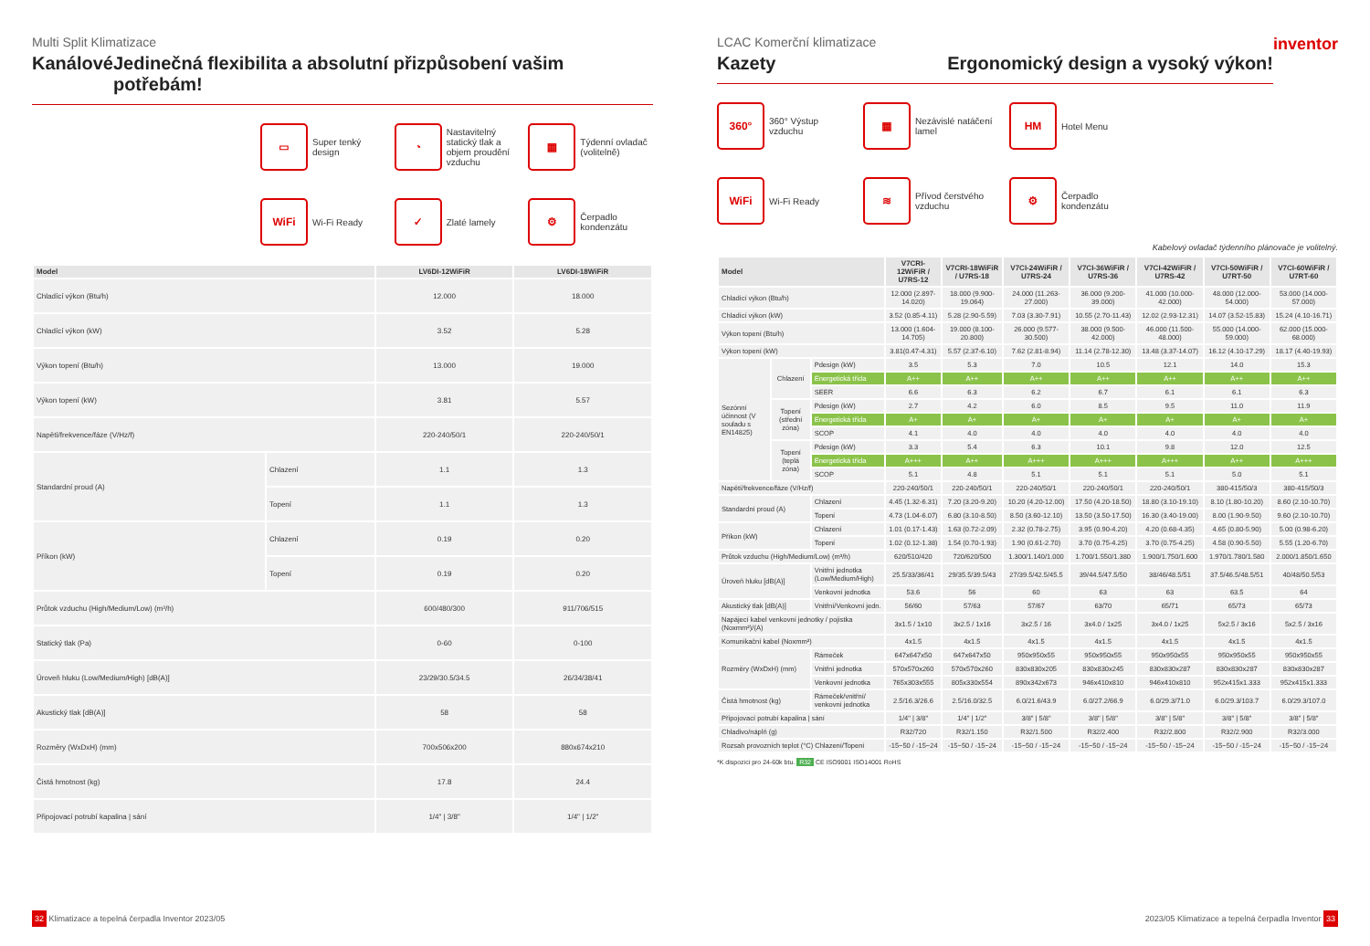Multi Split Klimatizace
Kanálové Jedinečná flexibilita a absolutní přizpůsobení vašim potřebám!
▭ Super tenký design
◔ Nastavitelný statický tlak a objem proudění vzduchu
▦ Týdenní ovladač (volitelně)
WiFi Wi-Fi Ready
✓ Zlaté lamely
⚙ Čerpadlo kondenzátu
| Model | | LV6DI-12WiFiR | LV6DI-18WiFiR |
| --- | --- | --- | --- |
| Chladící výkon (Btu/h) | | 12.000 | 18.000 |
| Chladící výkon (kW) | | 3.52 | 5.28 |
| Výkon topení (Btu/h) | | 13.000 | 19.000 |
| Výkon topení (kW) | | 3.81 | 5.57 |
| Napětí/frekvence/fáze (V/Hz/f) | | 220-240/50/1 | 220-240/50/1 |
| Standardní proud (A) | Chlazení | 1.1 | 1.3 |
| | Topení | 1.1 | 1.3 |
| Příkon (kW) | Chlazení | 0.19 | 0.20 |
| | Topení | 0.19 | 0.20 |
| Průtok vzduchu (High/Medium/Low) (m³/h) | | 600/480/300 | 911/706/515 |
| Statický tlak (Pa) | | 0-60 | 0-100 |
| Úroveň hluku (Low/Medium/High) [dB(A)] | | 23/29/30.5/34.5 | 26/34/38/41 |
| Akustický tlak [dB(A)] | | 58 | 58 |
| Rozměry (WxDxH) (mm) | | 700x506x200 | 880x674x210 |
| Čistá hmotnost (kg) | | 17.8 | 24.4 |
| Připojovací potrubí kapalina / sání | | 1/4" / 3/8" | 1/4" / 1/2" |
32 Klimatizace a tepelná čerpadla Inventor 2023/05
LCAC Komerční klimatizace inventor
Kazety Ergonomický design a vysoký výkon!
360° 360° Výstup vzduchu
▦ Nezávislé natáčení lamel
HM Hotel Menu
WiFi Wi-Fi Ready
≋ Přívod čerstvého vzduchu
⚙ Čerpadlo kondenzátu
Kabelový ovladač týdenního plánovače je volitelný.
| Model | | | V7CRI-12WiFiR / U7RS-12 | V7CRI-18WiFiR / U7RS-18 | V7CI-24WiFiR / U7RS-24 | V7CI-36WiFiR / U7RS-36 | V7CI-42WiFiR / U7RS-42 | V7CI-50WiFiR / U7RT-50 | V7CI-60WiFiR / U7RT-60 |
| --- | --- | --- | --- | --- | --- | --- | --- | --- | --- |
| Chladící výkon (Btu/h) | | | 12.000 (2.897-14.020) | 18.000 (9.900-19.064) | 24.000 (11.263-27.000) | 36.000 (9.200-39.000) | 41.000 (10.000-42.000) | 48.000 (12.000-54.000) | 53.000 (14.000-57.000) |
| Chladící výkon (kW) | | | 3.52 (0.85-4.11) | 5.28 (2.90-5.59) | 7.03 (3.30-7.91) | 10.55 (2.70-11.43) | 12.02 (2.93-12.31) | 14.07 (3.52-15.83) | 15.24 (4.10-16.71) |
| Výkon topení (Btu/h) | | | 13.000 (1.604-14.705) | 19.000 (8.100-20.800) | 26.000 (9.577-30.500) | 38.000 (9.500-42.000) | 46.000 (11.500-48.000) | 55.000 (14.000-59.000) | 62.000 (15.000-68.000) |
| Výkon topení (kW) | | | 3.81(0.47-4.31) | 5.57 (2.37-6.10) | 7.62 (2.81-8.94) | 11.14 (2.78-12.30) | 13.48 (3.37-14.07) | 16.12 (4.10-17.29) | 18.17 (4.40-19.93) |
| Sezónní účinnost (V souladu s EN14825) | Chlazení | Pdesign (kW) | 3.5 | 5.3 | 7.0 | 10.5 | 12.1 | 14.0 | 15.3 |
| | | Energetická třída | A++ | A++ | A++ | A++ | A++ | A++ | A++ |
| | | SEER | 6.6 | 6.3 | 6.2 | 6.7 | 6.1 | 6.1 | 6.3 |
| | Topení (střední zóna) | Pdesign (kW) | 2.7 | 4.2 | 6.0 | 8.5 | 9.5 | 11.0 | 11.9 |
| | | Energetická třída | A+ | A+ | A+ | A+ | A+ | A+ | A+ |
| | | SCOP | 4.1 | 4.0 | 4.0 | 4.0 | 4.0 | 4.0 | 4.0 |
| | Topení (teplá zóna) | Pdesign (kW) | 3.3 | 5.4 | 6.3 | 10.1 | 9.8 | 12.0 | 12.5 |
| | | Energetická třída | A+++ | A++ | A+++ | A+++ | A+++ | A++ | A+++ |
| | | SCOP | 5.1 | 4.8 | 5.1 | 5.1 | 5.1 | 5.0 | 5.1 |
| Napětí/frekvence/fáze (V/Hz/f) | | | 220-240/50/1 | 220-240/50/1 | 220-240/50/1 | 220-240/50/1 | 220-240/50/1 | 380-415/50/3 | 380-415/50/3 |
| Standardní proud (A) | | Chlazení | 4.45 (1.32-6.31) | 7.20 (3.20-9.20) | 10.20 (4.20-12.00) | 17.50 (4.20-18.50) | 18.80 (3.10-19.10) | 8.10 (1.80-10.20) | 8.60 (2.10-10.70) |
| | | Topení | 4.73 (1.04-6.07) | 6.80 (3.10-8.50) | 8.50 (3.60-12.10) | 13.50 (3.50-17.50) | 16.30 (3.40-19.00) | 8.00 (1.90-9.50) | 9.60 (2.10-10.70) |
| Příkon (kW) | | Chlazení | 1.01 (0.17-1.43) | 1.63 (0.72-2.09) | 2.32 (0.78-2.75) | 3.95 (0.90-4.20) | 4.20 (0.68-4.35) | 4.65 (0.80-5.90) | 5.00 (0.98-6.20) |
| | | Topení | 1.02 (0.12-1.38) | 1.54 (0.70-1.93) | 1.90 (0.61-2.70) | 3.70 (0.75-4.25) | 3.70 (0.75-4.25) | 4.58 (0.90-5.50) | 5.55 (1.20-6.70) |
| Průtok vzduchu (High/Medium/Low) (m³/h) | | | 620/510/420 | 720/620/500 | 1.300/1.140/1.000 | 1.700/1.550/1.380 | 1.900/1.750/1.600 | 1.970/1.780/1.580 | 2.000/1.850/1.650 |
| Úroveň hluku [dB(A)] | | Vnitřní jednotka (Low/Medium/High) | 25.5/33/36/41 | 29/35.5/39.5/43 | 27/39.5/42.5/45.5 | 39/44.5/47.5/50 | 38/46/48.5/51 | 37.5/46.5/48.5/51 | 40/48/50.5/53 |
| | | Venkovní jednotka | 53.6 | 56 | 60 | 63 | 63 | 63.5 | 64 |
| Akustický tlak [dB(A)] | | Vnitřní/Venkovní jedn. | 56/60 | 57/63 | 57/67 | 63/70 | 65/71 | 65/73 | 65/73 |
| Napájecí kabel venkovní jednotky / pojistka (Noxmm²)/(A) | | | 3x1.5 / 1x10 | 3x2.5 / 1x16 | 3x2.5 / 16 | 3x4.0 / 1x25 | 3x4.0 / 1x25 | 5x2.5 / 3x16 | 5x2.5 / 3x16 |
| Komunikační kabel (Noxmm²) | | | 4x1.5 | 4x1.5 | 4x1.5 | 4x1.5 | 4x1.5 | 4x1.5 | 4x1.5 |
| Rozměry (WxDxH) (mm) | | Rámeček | 647x647x50 | 647x647x50 | 950x950x55 | 950x950x55 | 950x950x55 | 950x950x55 | 950x950x55 |
| | | Vnitřní jednotka | 570x570x260 | 570x570x260 | 830x830x205 | 830x830x245 | 830x830x287 | 830x830x287 | 830x830x287 |
| | | Venkovní jednotka | 765x303x555 | 805x330x554 | 890x342x673 | 946x410x810 | 946x410x810 | 952x415x1.333 | 952x415x1.333 |
| Čistá hmotnost (kg) | | Rámeček/vnitřní/ venkovní jednotka | 2.5/16.3/26.6 | 2.5/16.0/32.5 | 6.0/21.6/43.9 | 6.0/27.2/66.9 | 6.0/29.3/71.0 | 6.0/29.3/103.7 | 6.0/29.3/107.0 |
| Připojovací potrubí kapalina / sání | | | 1/4" / 3/8" | 1/4" / 1/2" | 3/8" / 5/8" | 3/8" / 5/8" | 3/8" / 5/8" | 3/8" / 5/8" | 3/8" / 5/8" |
| Chladivo/náplň (g) | | | R32/720 | R32/1.150 | R32/1.500 | R32/2.400 | R32/2.800 | R32/2.900 | R32/3.000 |
| Rozsah provozních teplot (°C) Chlazení/Topení | | | -15~50 / -15~24 | -15~50 / -15~24 | -15~50 / -15~24 | -15~50 / -15~24 | -15~50 / -15~24 | -15~50 / -15~24 | -15~50 / -15~24 |
*K dispozici pro 24-60k btu. R32 CE ISO9001 ISO14001 RoHS
2023/05 Klimatizace a tepelná čerpadla Inventor 33